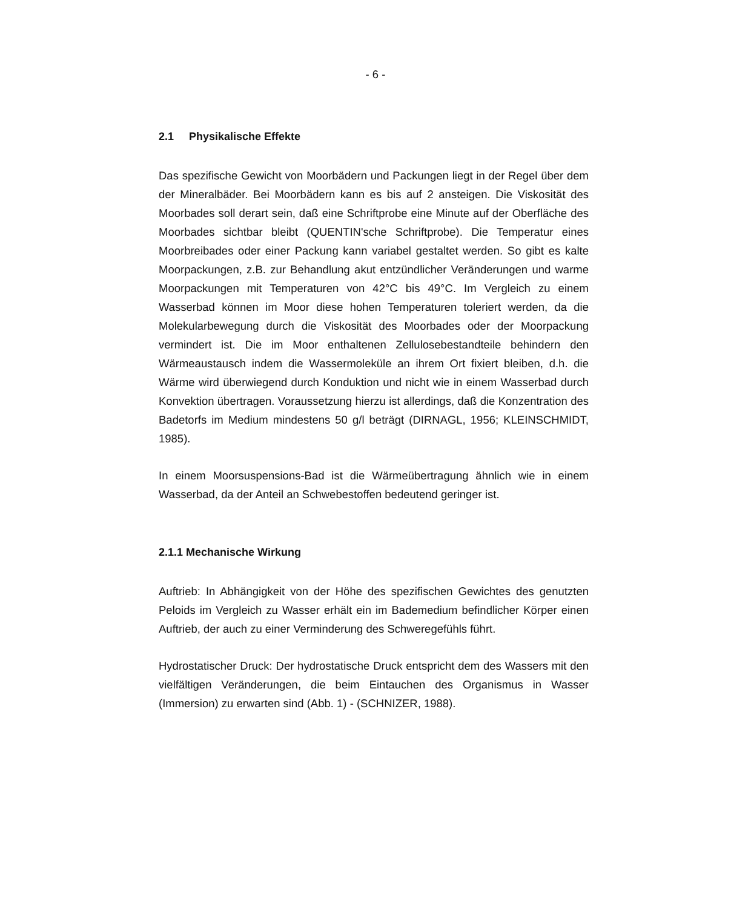- 6 -
2.1 Physikalische Effekte
Das spezifische Gewicht von Moorbädern und Packungen liegt in der Regel über dem der Mineralbäder. Bei Moorbädern kann es bis auf 2 ansteigen. Die Viskosität des Moorbades soll derart sein, daß eine Schriftprobe eine Minute auf der Oberfläche des Moorbades sichtbar bleibt (QUENTIN'sche Schriftprobe). Die Temperatur eines Moorbreibades oder einer Packung kann variabel gestaltet werden. So gibt es kalte Moorpackungen, z.B. zur Behandlung akut entzündlicher Veränderungen und warme Moorpackungen mit Temperaturen von 42°C bis 49°C. Im Vergleich zu einem Wasserbad können im Moor diese hohen Temperaturen toleriert werden, da die Molekularbewegung durch die Viskosität des Moorbades oder der Moorpackung vermindert ist. Die im Moor enthaltenen Zellulosebestandteile behindern den Wärmeaustausch indem die Wassermoleküle an ihrem Ort fixiert bleiben, d.h. die Wärme wird überwiegend durch Konduktion und nicht wie in einem Wasserbad durch Konvektion übertragen. Voraussetzung hierzu ist allerdings, daß die Konzentration des Badetorfs im Medium mindestens 50 g/l beträgt (DIRNAGL, 1956; KLEINSCHMIDT, 1985).
In einem Moorsuspensions-Bad ist die Wärmeübertragung ähnlich wie in einem Wasserbad, da der Anteil an Schwebestoffen bedeutend geringer ist.
2.1.1 Mechanische Wirkung
Auftrieb: In Abhängigkeit von der Höhe des spezifischen Gewichtes des genutzten Peloids im Vergleich zu Wasser erhält ein im Bademedium befindlicher Körper einen Auftrieb, der auch zu einer Verminderung des Schweregefühls führt.
Hydrostatischer Druck: Der hydrostatische Druck entspricht dem des Wassers mit den vielfältigen Veränderungen, die beim Eintauchen des Organismus in Wasser (Immersion) zu erwarten sind (Abb. 1) - (SCHNIZER, 1988).